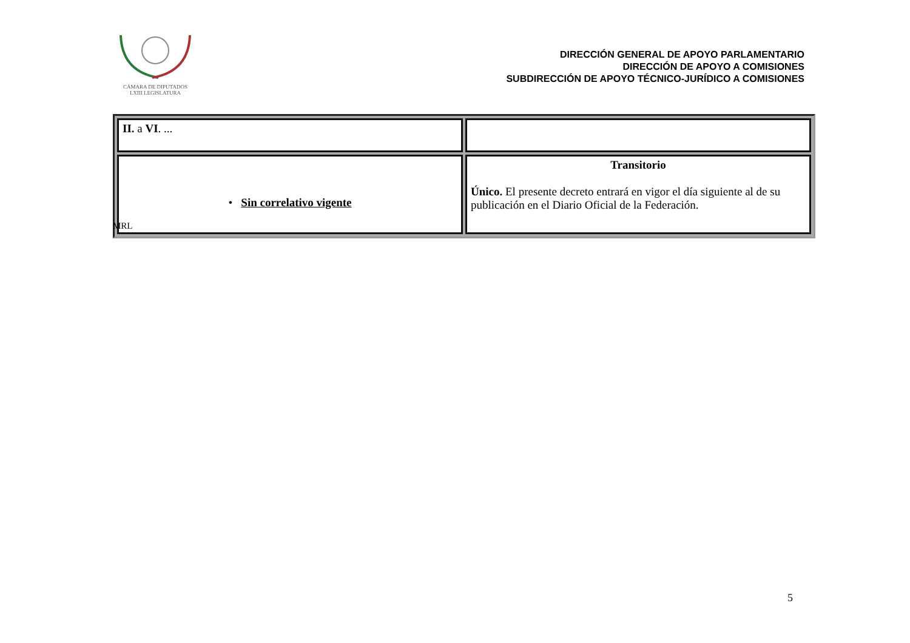CÁMARA DE DIPUTADOS
LXIII LEGISLATURA
DIRECCIÓN GENERAL DE APOYO PARLAMENTARIO
DIRECCIÓN DE APOYO A COMISIONES
SUBDIRECCIÓN DE APOYO TÉCNICO-JURÍDICO A COMISIONES
| II. a VI . ... | |
| • Sin correlativo vigente | Transitorio Único. El presente decreto entrará en vigor el día siguiente al de su publicación en el Diario Oficial de la Federación. |
MRL
5